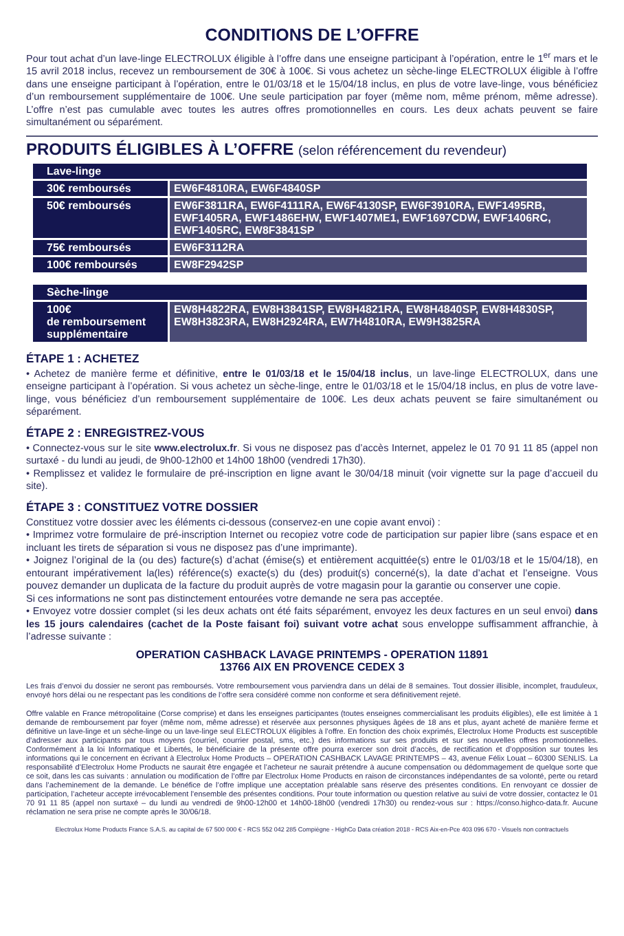CONDITIONS DE L’OFFRE
Pour tout achat d’un lave-linge ELECTROLUX éligible à l’offre dans une enseigne participant à l’opération, entre le 1<sup>er</sup> mars et le 15 avril 2018 inclus, recevez un remboursement de 30€ à 100€. Si vous achetez un sèche-linge ELECTROLUX éligible à l’offre dans une enseigne participant à l’opération, entre le 01/03/18 et le 15/04/18 inclus, en plus de votre lave-linge, vous bénéficiez d’un remboursement supplémentaire de 100€. Une seule participation par foyer (même nom, même prénom, même adresse). L’offre n’est pas cumulable avec toutes les autres offres promotionnelles en cours. Les deux achats peuvent se faire simultanément ou séparément.
PRODUITS ÉLIGIBLES À L’OFFRE (selon référencement du revendeur)
| Lave-linge | |
| --- | --- |
| 30€ remboursés | EW6F4810RA, EW6F4840SP |
| 50€ remboursés | EW6F3811RA, EW6F4111RA, EW6F4130SP, EW6F3910RA, EWF1495RB, EWF1405RA, EWF1486EHW, EWF1407ME1, EWF1697CDW, EWF1406RC, EWF1405RC, EW8F3841SP |
| 75€ remboursés | EW6F3112RA |
| 100€ remboursés | EW8F2942SP |
| Sèche-linge | |
| --- | --- |
| 100€ de remboursement supplémentaire | EW8H4822RA, EW8H3841SP, EW8H4821RA, EW8H4840SP, EW8H4830SP, EW8H3823RA, EW8H2924RA, EW7H4810RA, EW9H3825RA |
ÉTAPE 1 : ACHETEZ
• Achetez de manière ferme et définitive, entre le 01/03/18 et le 15/04/18 inclus, un lave-linge ELECTROLUX, dans une enseigne participant à l’opération. Si vous achetez un sèche-linge, entre le 01/03/18 et le 15/04/18 inclus, en plus de votre lave-linge, vous bénéficiez d’un remboursement supplémentaire de 100€. Les deux achats peuvent se faire simultanément ou séparément.
ÉTAPE 2 : ENREGISTREZ-VOUS
• Connectez-vous sur le site www.electrolux.fr. Si vous ne disposez pas d’accès Internet, appelez le 01 70 91 11 85 (appel non surtaxé - du lundi au jeudi, de 9h00-12h00 et 14h00 18h00 (vendredi 17h30).
• Remplissez et validez le formulaire de pré-inscription en ligne avant le 30/04/18 minuit (voir vignette sur la page d’accueil du site).
ÉTAPE 3 : CONSTITUEZ VOTRE DOSSIER
Constituez votre dossier avec les éléments ci-dessous (conservez-en une copie avant envoi) :
• Imprimez votre formulaire de pré-inscription Internet ou recopiez votre code de participation sur papier libre (sans espace et en incluant les tirets de séparation si vous ne disposez pas d’une imprimante).
• Joignez l’original de la (ou des) facture(s) d’achat (émise(s) et entièrement acquittée(s) entre le 01/03/18 et le 15/04/18), en entourant impérativement la(les) référence(s) exacte(s) du (des) produit(s) concerné(s), la date d’achat et l’enseigne. Vous pouvez demander un duplicata de la facture du produit auprès de votre magasin pour la garantie ou conserver une copie.
Si ces informations ne sont pas distinctement entourées votre demande ne sera pas acceptée.
• Envoyez votre dossier complet (si les deux achats ont été faits séparément, envoyez les deux factures en un seul envoi) dans les 15 jours calendaires (cachet de la Poste faisant foi) suivant votre achat sous enveloppe suffisamment affranchie, à l’adresse suivante :
OPERATION CASHBACK LAVAGE PRINTEMPS - OPERATION 11891
13766 AIX EN PROVENCE CEDEX 3
Les frais d’envoi du dossier ne seront pas remboursés. Votre remboursement vous parviendra dans un délai de 8 semaines. Tout dossier illisible, incomplet, frauduleux, envoyé hors délai ou ne respectant pas les conditions de l’offre sera considéré comme non conforme et sera définitivement rejeté.
Offre valable en France métropolitaine (Corse comprise) et dans les enseignes participantes (toutes enseignes commercialisant les produits éligibles), elle est limitée à 1 demande de remboursement par foyer (même nom, même adresse) et réservée aux personnes physiques âgées de 18 ans et plus, ayant acheté de manière ferme et définitive un lave-linge et un sèche-linge ou un lave-linge seul ELECTROLUX éligibles à l’offre. En fonction des choix exprimés, Electrolux Home Products est susceptible d’adresser aux participants par tous moyens (courriel, courrier postal, sms, etc.) des informations sur ses produits et sur ses nouvelles offres promotionnelles. Conformément à la loi Informatique et Libertés, le bénéficiaire de la présente offre pourra exercer son droit d’accès, de rectification et d’opposition sur toutes les informations qui le concernent en écrivant à Electrolux Home Products – OPERATION CASHBACK LAVAGE PRINTEMPS – 43, avenue Félix Louat – 60300 SENLIS. La responsabilité d’Electrolux Home Products ne saurait être engagée et l’acheteur ne saurait prétendre à aucune compensation ou dédommagement de quelque sorte que ce soit, dans les cas suivants : annulation ou modification de l’offre par Electrolux Home Products en raison de circonstances indépendantes de sa volonté, perte ou retard dans l’acheminement de la demande. Le bénéfice de l’offre implique une acceptation préalable sans réserve des présentes conditions. En renvoyant ce dossier de participation, l’acheteur accepte irrévocablement l’ensemble des présentes conditions. Pour toute information ou question relative au suivi de votre dossier, contactez le 01 70 91 11 85 (appel non surtaxé – du lundi au vendredi de 9h00-12h00 et 14h00-18h00 (vendredi 17h30) ou rendez-vous sur : https://conso.highco-data.fr. Aucune réclamation ne sera prise ne compte après le 30/06/18.
Electrolux Home Products France S.A.S. au capital de 67 500 000 € - RCS 552 042 285 Compiègne - HighCo Data création 2018 - RCS Aix-en-Pce 403 096 670 - Visuels non contractuels